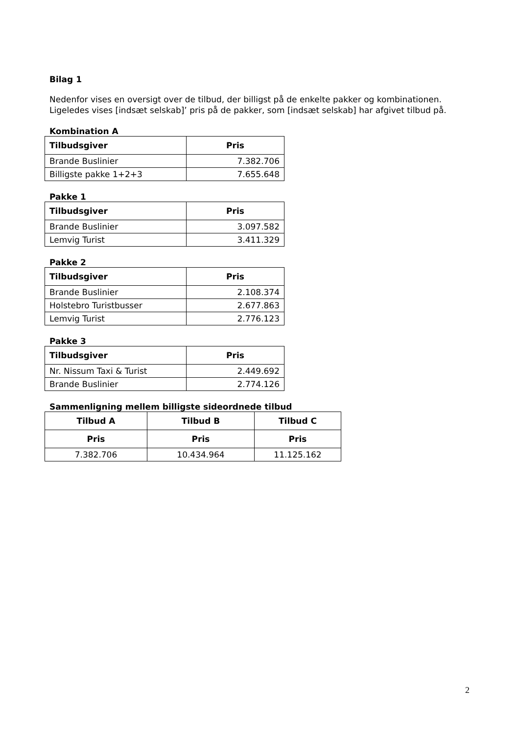Bilag 1
Nedenfor vises en oversigt over de tilbud, der billigst på de enkelte pakker og kombinationen.
Ligeledes vises [indsæt selskab]’ pris på de pakker, som [indsæt selskab] har afgivet tilbud på.
Kombination A
| Tilbudsgiver | Pris |
| --- | --- |
| Brande Buslinier | 7.382.706 |
| Billigste pakke 1+2+3 | 7.655.648 |
Pakke 1
| Tilbudsgiver | Pris |
| --- | --- |
| Brande Buslinier | 3.097.582 |
| Lemvig Turist | 3.411.329 |
Pakke 2
| Tilbudsgiver | Pris |
| --- | --- |
| Brande Buslinier | 2.108.374 |
| Holstebro Turistbusser | 2.677.863 |
| Lemvig Turist | 2.776.123 |
Pakke 3
| Tilbudsgiver | Pris |
| --- | --- |
| Nr. Nissum Taxi & Turist | 2.449.692 |
| Brande Buslinier | 2.774.126 |
Sammenligning mellem billigste sideordnede tilbud
| Tilbud A | Tilbud B | Tilbud C |
| --- | --- | --- |
| Pris | Pris | Pris |
| 7.382.706 | 10.434.964 | 11.125.162 |
2